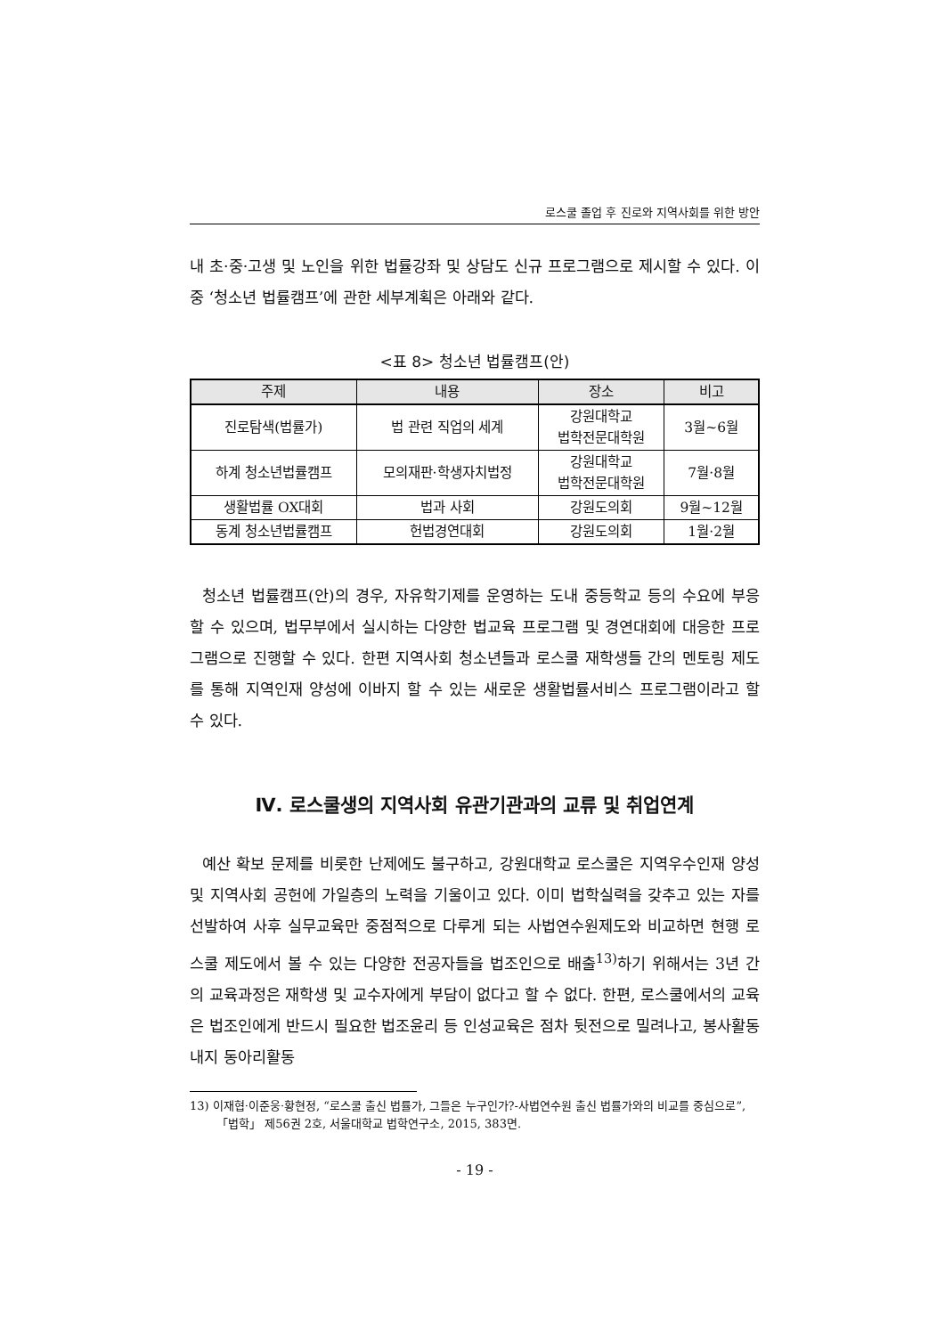로스쿨 졸업 후 진로와 지역사회를 위한 방안
내 초·중·고생 및 노인을 위한 법률강좌 및 상담도 신규 프로그램으로 제시할 수 있다. 이 중 ‘청소년 법률캠프’에 관한 세부계획은 아래와 같다.
<표 8> 청소년 법률캠프(안)
| 주제 | 내용 | 장소 | 비고 |
| --- | --- | --- | --- |
| 진로탐색(법률가) | 법 관련 직업의 세계 | 강원대학교 법학전문대학원 | 3월~6월 |
| 하계 청소년법률캠프 | 모의재판·학생자치법정 | 강원대학교 법학전문대학원 | 7월·8월 |
| 생활법률 OX대회 | 법과 사회 | 강원도의회 | 9월~12월 |
| 동계 청소년법률캠프 | 헌법경연대회 | 강원도의회 | 1월·2월 |
청소년 법률캠프(안)의 경우, 자유학기제를 운영하는 도내 중등학교 등의 수요에 부응할 수 있으며, 법무부에서 실시하는 다양한 법교육 프로그램 및 경연대회에 대응한 프로그램으로 진행할 수 있다. 한편 지역사회 청소년들과 로스쿨 재학생들 간의 멘토링 제도를 통해 지역인재 양성에 이바지 할 수 있는 새로운 생활법률서비스 프로그램이라고 할 수 있다.
Ⅳ. 로스쿨생의 지역사회 유관기관과의 교류 및 취업연계
예산 확보 문제를 비롯한 난제에도 불구하고, 강원대학교 로스쿨은 지역우수인재 양성 및 지역사회 공헌에 가일층의 노력을 기울이고 있다. 이미 법학실력을 갖추고 있는 자를 선발하여 사후 실무교육만 중점적으로 다루게 되는 사법연수원제도와 비교하면 현행 로스쿨 제도에서 볼 수 있는 다양한 전공자들을 법조인으로 배출<sup>13)</sup>하기 위해서는 3년 간의 교육과정은 재학생 및 교수자에게 부담이 없다고 할 수 없다. 한편, 로스쿨에서의 교육은 법조인에게 반드시 필요한 법조윤리 등 인성교육은 점차 뒷전으로 밀려나고, 봉사활동 내지 동아리활동
13) 이재협·이준웅·황현정, “로스쿨 출신 법률가, 그들은 누구인가?-사법연수원 출신 법률가와의 비교를 중심으로”, 「법학」 제56권 2호, 서울대학교 법학연구소, 2015, 383면.
- 19 -